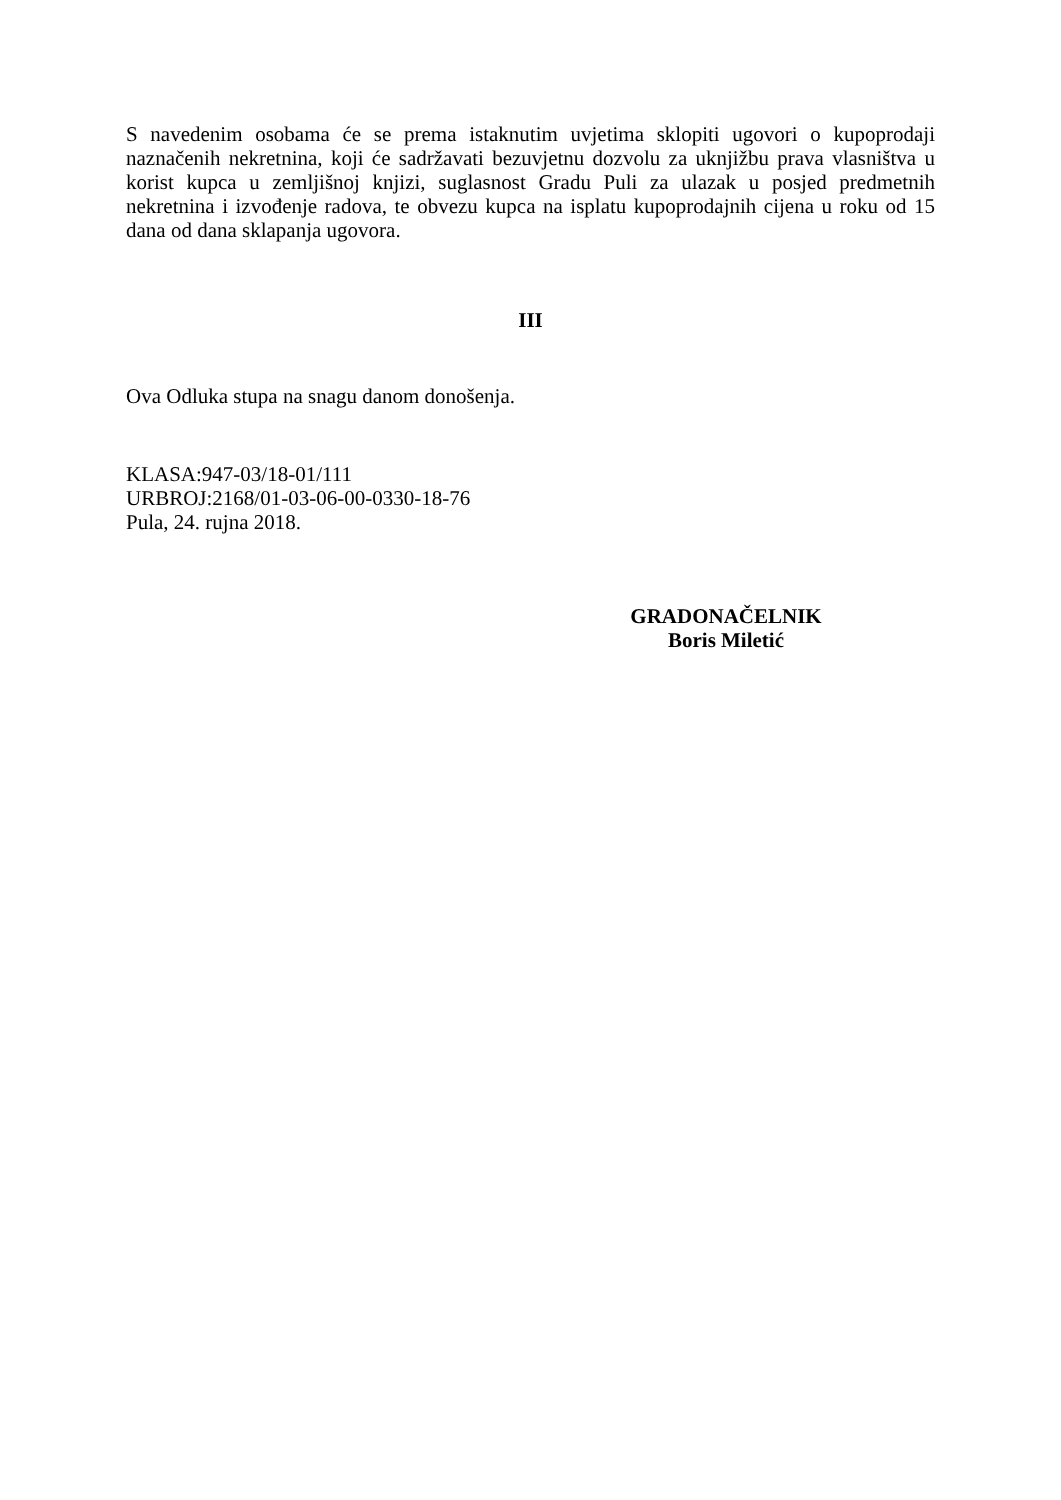S navedenim osobama će se prema istaknutim uvjetima sklopiti ugovori o kupoprodaji naznačenih nekretnina, koji će sadržavati bezuvjetnu dozvolu za uknjižbu prava vlasništva u korist kupca u zemljišnoj knjizi, suglasnost Gradu Puli za ulazak u posjed predmetnih nekretnina i izvođenje radova, te obvezu kupca na isplatu kupoprodajnih cijena u roku od 15 dana od dana sklapanja ugovora.
III
Ova Odluka stupa na snagu danom donošenja.
KLASA:947-03/18-01/111
URBROJ:2168/01-03-06-00-0330-18-76
Pula, 24. rujna 2018.
GRADONAČELNIK
Boris Miletić